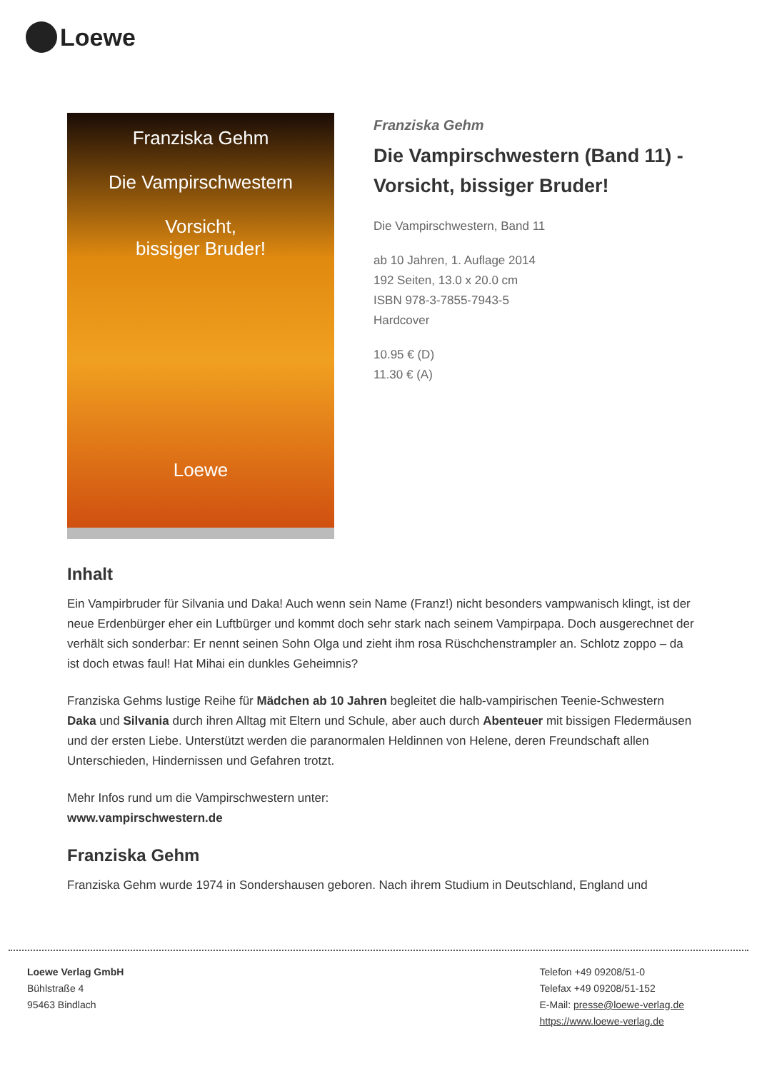Loewe
Franziska Gehm
Die Vampirschwestern
Vorsicht,
bissiger Bruder!
Loewe
Franziska Gehm
Die Vampirschwestern (Band 11) - Vorsicht, bissiger Bruder!
Die Vampirschwestern, Band 11
ab 10 Jahren, 1. Auflage 2014
192 Seiten, 13.0 x 20.0 cm
ISBN 978-3-7855-7943-5
Hardcover
10.95 € (D)
11.30 € (A)
Inhalt
Ein Vampirbruder für Silvania und Daka! Auch wenn sein Name (Franz!) nicht besonders vampwanisch klingt, ist der neue Erdenbürger eher ein Luftbürger und kommt doch sehr stark nach seinem Vampirpapa. Doch ausgerechnet der verhält sich sonderbar: Er nennt seinen Sohn Olga und zieht ihm rosa Rüschchenstrampler an. Schlotz zoppo – da ist doch etwas faul! Hat Mihai ein dunkles Geheimnis?
Franziska Gehms lustige Reihe für Mädchen ab 10 Jahren begleitet die halb-vampirischen Teenie-Schwestern Daka und Silvania durch ihren Alltag mit Eltern und Schule, aber auch durch Abenteuer mit bissigen Fledermäusen und der ersten Liebe. Unterstützt werden die paranormalen Heldinnen von Helene, deren Freundschaft allen Unterschieden, Hindernissen und Gefahren trotzt.
Mehr Infos rund um die Vampirschwestern unter:
www.vampirschwestern.de
Franziska Gehm
Franziska Gehm wurde 1974 in Sondershausen geboren. Nach ihrem Studium in Deutschland, England und
Loewe Verlag GmbH
Bühlstraße 4
95463 Bindlach
Telefon +49 09208/51-0
Telefax +49 09208/51-152
E-Mail: presse@loewe-verlag.de
https://www.loewe-verlag.de